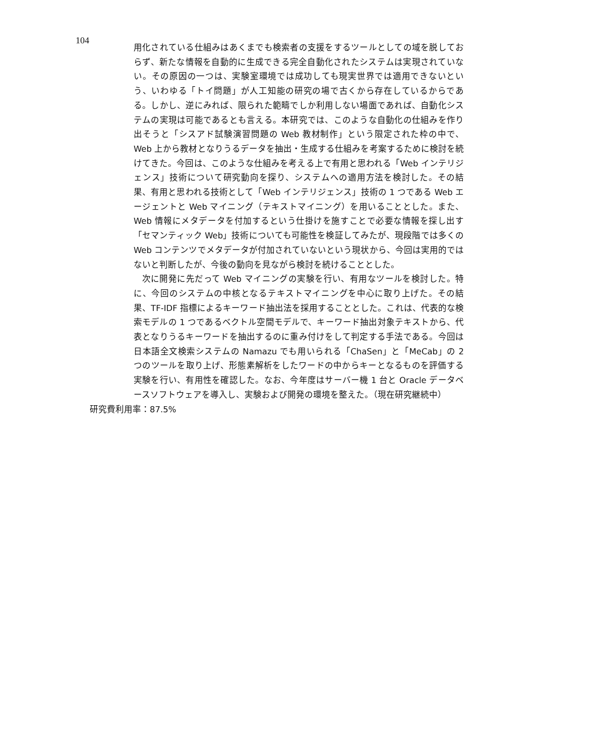104
用化されている仕組みはあくまでも検索者の支援をするツールとしての域を脱しておらず、新たな情報を自動的に生成できる完全自動化されたシステムは実現されていない。その原因の一つは、実験室環境では成功しても現実世界では適用できないという、いわゆる「トイ問題」が人工知能の研究の場で古くから存在しているからである。しかし、逆にみれば、限られた範疇でしか利用しない場面であれば、自動化システムの実現は可能であるとも言える。本研究では、このような自動化の仕組みを作り出そうと「シスアド試験演習問題の Web 教材制作」という限定された枠の中で、Web 上から教材となりうるデータを抽出・生成する仕組みを考案するために検討を続けてきた。今回は、このような仕組みを考える上で有用と思われる「Web インテリジェンス」技術について研究動向を探り、システムへの適用方法を検討した。その結果、有用と思われる技術として「Web インテリジェンス」技術の 1 つである Web エージェントと Web マイニング（テキストマイニング）を用いることとした。また、Web 情報にメタデータを付加するという仕掛けを施すことで必要な情報を探し出す「セマンティック Web」技術についても可能性を検証してみたが、現段階では多くの Web コンテンツでメタデータが付加されていないという現状から、今回は実用的ではないと判断したが、今後の動向を見ながら検討を続けることとした。
次に開発に先だって Web マイニングの実験を行い、有用なツールを検討した。特に、今回のシステムの中核となるテキストマイニングを中心に取り上げた。その結果、TF-IDF 指標によるキーワード抽出法を採用することとした。これは、代表的な検索モデルの 1 つであるベクトル空間モデルで、キーワード抽出対象テキストから、代表となりうるキーワードを抽出するのに重み付けをして判定する手法である。今回は日本語全文検索システムの Namazu でも用いられる「ChaSen」と「MeCab」の 2 つのツールを取り上げ、形態素解析をしたワードの中からキーとなるものを評価する実験を行い、有用性を確認した。なお、今年度はサーバー機 1 台と Oracle データベースソフトウェアを導入し、実験および開発の環境を整えた。（現在研究継続中）
研究費利用率：87.5%